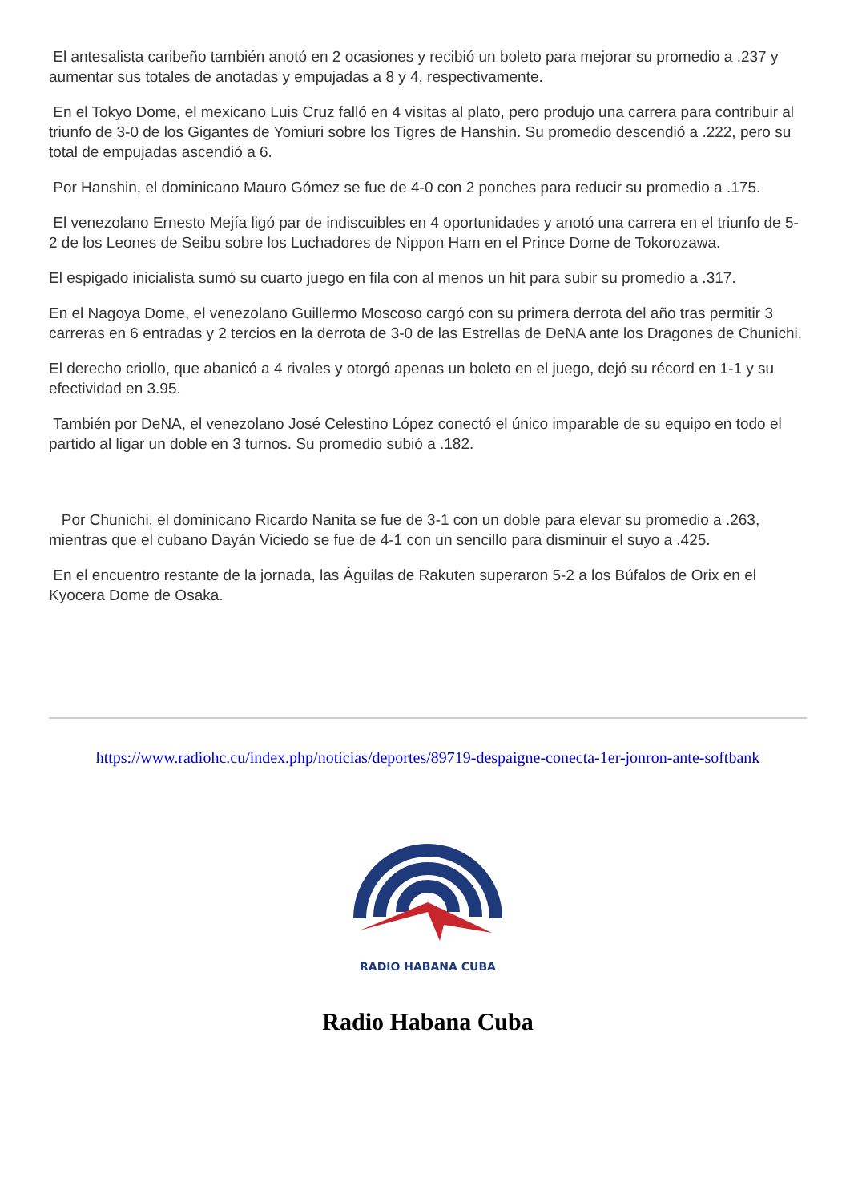El antesalista caribeño también anotó en 2 ocasiones y recibió un boleto para mejorar su promedio a .237 y aumentar sus totales de anotadas y empujadas a 8 y 4, respectivamente.
En el Tokyo Dome, el mexicano Luis Cruz falló en 4 visitas al plato, pero produjo una carrera para contribuir al triunfo de 3-0 de los Gigantes de Yomiuri sobre los Tigres de Hanshin. Su promedio descendió a .222, pero su total de empujadas ascendió a 6.
Por Hanshin, el dominicano Mauro Gómez se fue de 4-0 con 2 ponches para reducir su promedio a .175.
El venezolano Ernesto Mejía ligó par de indiscuibles en 4 oportunidades y anotó una carrera en el triunfo de 5-2 de los Leones de Seibu sobre los Luchadores de Nippon Ham en el Prince Dome de Tokorozawa.
El espigado inicialista sumó su cuarto juego en fila con al menos un hit para subir su promedio a .317.
En el Nagoya Dome, el venezolano Guillermo Moscoso cargó con su primera derrota del año tras permitir 3 carreras en 6 entradas y 2 tercios en la derrota de 3-0 de las Estrellas de DeNA ante los Dragones de Chunichi.
El derecho criollo, que abanicó a 4 rivales y otorgó apenas un boleto en el juego, dejó su récord en 1-1 y su efectividad en 3.95.
También por DeNA, el venezolano José Celestino López conectó el único imparable de su equipo en todo el partido al ligar un doble en 3 turnos. Su promedio subió a .182.
Por Chunichi, el dominicano Ricardo Nanita se fue de 3-1 con un doble para elevar su promedio a .263, mientras que el cubano Dayán Viciedo se fue de 4-1 con un sencillo para disminuir el suyo a .425.
En el encuentro restante de la jornada, las Águilas de Rakuten superaron 5-2 a los Búfalos de Orix en el Kyocera Dome de Osaka.
https://www.radiohc.cu/index.php/noticias/deportes/89719-despaigne-conecta-1er-jonron-ante-softbank
RADIO HABANA CUBA
Radio Habana Cuba